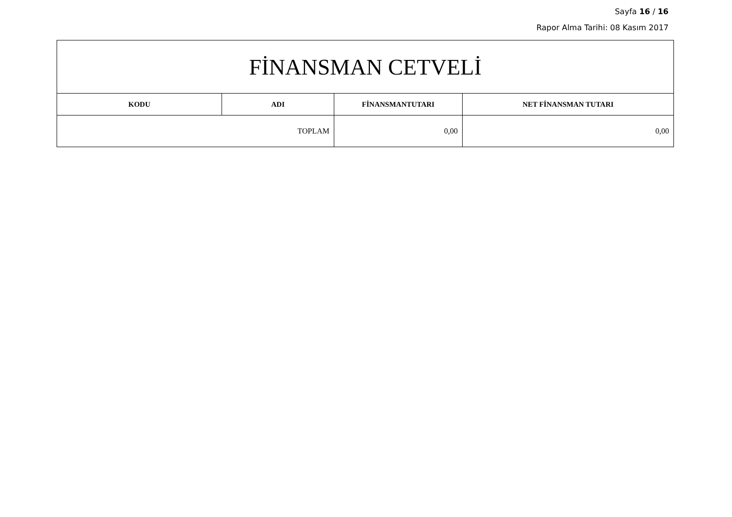Sayfa 16 / 16
Rapor Alma Tarihi: 08 Kasım 2017
| FİNANSMAN CETVELİ | | | |
| --- | --- | --- | --- |
| KODU | ADI | FİNANSMANTUTARI | NET FİNANSMAN TUTARI |
| TOPLAM | | 0,00 | 0,00 |